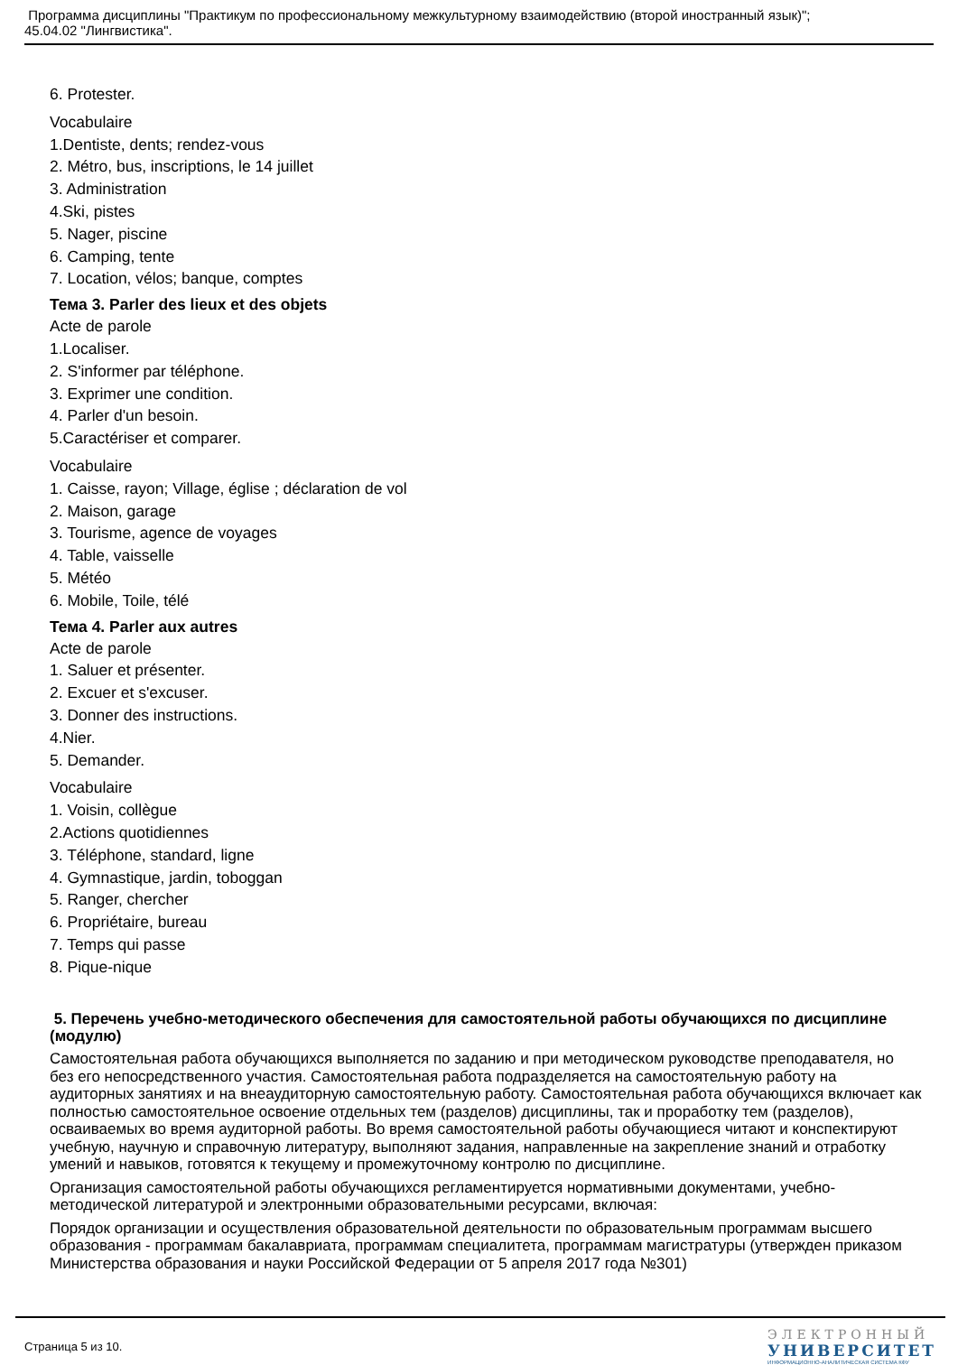Программа дисциплины "Практикум по профессиональному межкультурному взаимодействию (второй иностранный язык)";
45.04.02 "Лингвистика".
6. Protester.
Vocabulaire
1.Dentiste, dents; rendez-vous
2. Métro, bus, inscriptions, le 14 juillet
3. Administration
4.Ski, pistes
5. Nager, piscine
6. Camping, tente
7. Location, vélos; banque, comptes
Тема 3. Parler des lieux et des objets
Acte de parole
1.Localiser.
2. S'informer par téléphone.
3. Exprimer une condition.
4. Parler d'un besoin.
5.Caractériser et comparer.
Vocabulaire
1. Caisse, rayon; Village, église ; déclaration de vol
2. Maison, garage
3. Tourisme, agence de voyages
4. Table, vaisselle
5. Météo
6. Mobile, Toile, télé
Тема 4. Parler aux autres
Acte de parole
1. Saluer et présenter.
2. Excuer et s'excuser.
3. Donner des instructions.
4.Nier.
5. Demander.
Vocabulaire
1. Voisin, collègue
2.Actions quotidiennes
3. Téléphone, standard, ligne
4. Gymnastique, jardin, toboggan
5. Ranger, chercher
6. Propriétaire, bureau
7. Temps qui passe
8. Pique-nique
5. Перечень учебно-методического обеспечения для самостоятельной работы обучающихся по дисциплине (модулю)
Самостоятельная работа обучающихся выполняется по заданию и при методическом руководстве преподавателя, но без его непосредственного участия. Самостоятельная работа подразделяется на самостоятельную работу на аудиторных занятиях и на внеаудиторную самостоятельную работу. Самостоятельная работа обучающихся включает как полностью самостоятельное освоение отдельных тем (разделов) дисциплины, так и проработку тем (разделов), осваиваемых во время аудиторной работы. Во время самостоятельной работы обучающиеся читают и конспектируют учебную, научную и справочную литературу, выполняют задания, направленные на закрепление знаний и отработку умений и навыков, готовятся к текущему и промежуточному контролю по дисциплине.
Организация самостоятельной работы обучающихся регламентируется нормативными документами, учебно-методической литературой и электронными образовательными ресурсами, включая:
Порядок организации и осуществления образовательной деятельности по образовательным программам высшего образования - программам бакалавриата, программам специалитета, программам магистратуры (утвержден приказом Министерства образования и науки Российской Федерации от 5 апреля 2017 года №301)
Страница 5 из 10.
ЭЛЕКТРОННЫЙ
УНИВЕРСИТЕТ
ИНФОРМАЦИОННО-АНАЛИТИЧЕСКАЯ СИСТЕМА КФУ